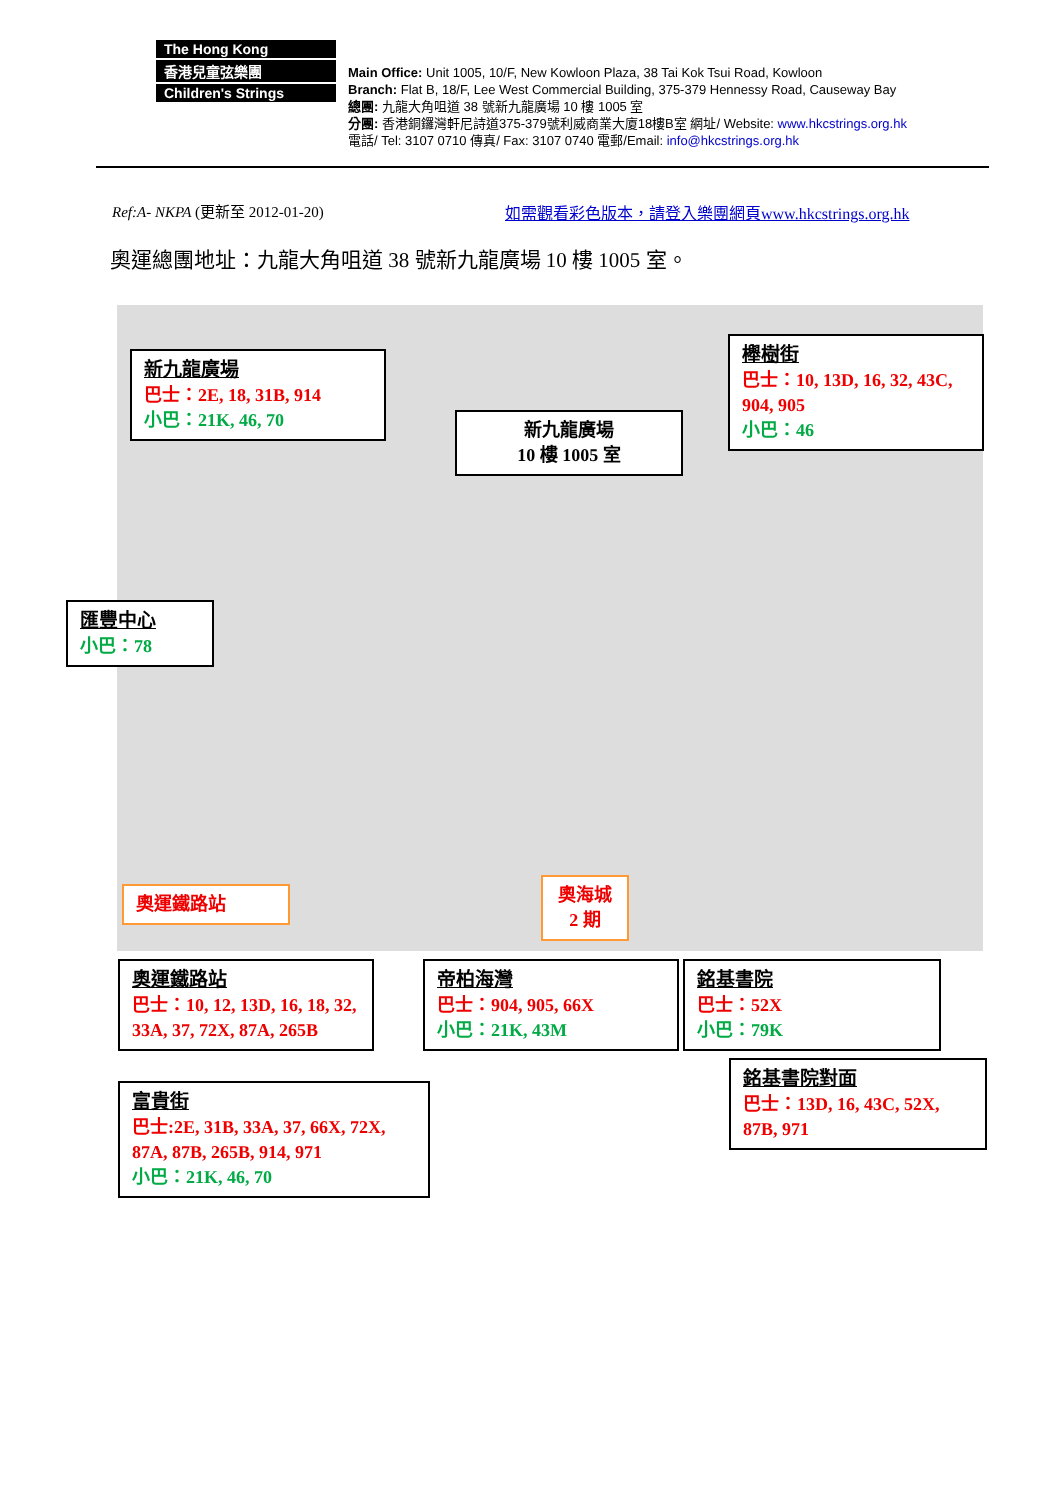The Hong Kong
香港兒童弦樂團
Children's Strings
Main Office: Unit 1005, 10/F, New Kowloon Plaza, 38 Tai Kok Tsui Road, Kowloon
Branch: Flat B, 18/F, Lee West Commercial Building, 375-379 Hennessy Road, Causeway Bay
總團: 九龍大角咀道 38 號新九龍廣場 10 樓 1005 室
分團: 香港銅鑼灣軒尼詩道375-379號利威商業大廈18樓B室 網址/ Website: www.hkcstrings.org.hk
電話/ Tel: 3107 0710 傳真/ Fax: 3107 0740 電郵/Email: info@hkcstrings.org.hk
Ref:A- NKPA (更新至 2012-01-20)
如需觀看彩色版本，請登入樂團網頁www.hkcstrings.org.hk
奧運總團地址：九龍大角咀道 38 號新九龍廣場 10 樓 1005 室。
新九龍廣場
巴士：2E, 18, 31B, 914
小巴：21K, 46, 70
新九龍廣場
10 樓 1005 室
櫸樹街
巴士：10, 13D, 16, 32, 43C, 904, 905
小巴：46
匯豐中心
小巴：78
奧運鐵路站
奧海城
2 期
奧運鐵路站
巴士：10, 12, 13D, 16, 18, 32, 33A, 37, 72X, 87A, 265B
帝柏海灣
巴士：904, 905, 66X
小巴：21K, 43M
銘基書院
巴士：52X
小巴：79K
銘基書院對面
巴士：13D, 16, 43C, 52X, 87B, 971
富貴街
巴士:2E, 31B, 33A, 37, 66X, 72X, 87A, 87B, 265B, 914, 971
小巴：21K, 46, 70